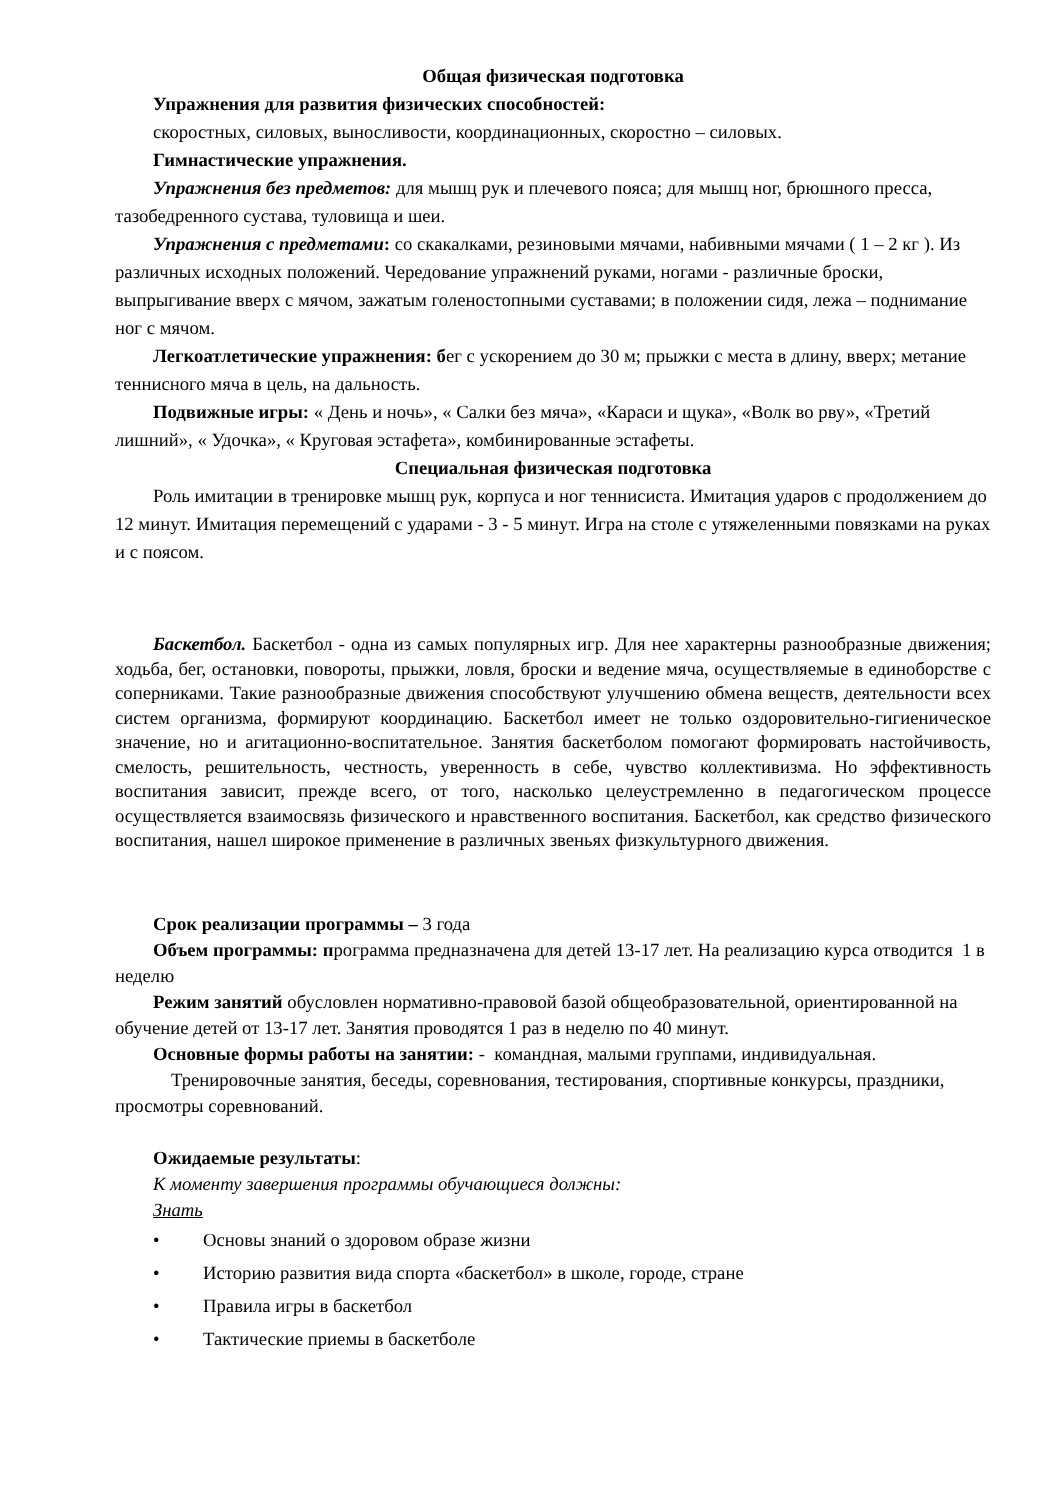Общая физическая подготовка
Упражнения для развития физических способностей:
скоростных, силовых, выносливости, координационных, скоростно – силовых.
Гимнастические упражнения.
Упражнения без предметов: для мышц рук и плечевого пояса; для мышц ног, брюшного пресса, тазобедренного сустава, туловища и шеи.
Упражнения с предметами: со скакалками, резиновыми мячами, набивными мячами ( 1 – 2 кг ). Из различных исходных положений. Чередование упражнений руками, ногами - различные броски, выпрыгивание вверх с мячом, зажатым голеностопными суставами; в положении сидя, лежа – поднимание ног с мячом.
Легкоатлетические упражнения: бег с ускорением до 30 м; прыжки с места в длину, вверх; метание теннисного мяча в цель, на дальность.
Подвижные игры: « День и ночь», « Салки без мяча», «Караси и щука», «Волк во рву», «Третий лишний», « Удочка», « Круговая эстафета», комбинированные эстафеты.
Специальная физическая подготовка
Роль имитации в тренировке мышц рук, корпуса и ног теннисиста. Имитация ударов с продолжением до 12 минут. Имитация перемещений с ударами - 3 - 5 минут. Игра на столе с утяжеленными повязками на руках и с поясом.
Баскетбол. Баскетбол - одна из самых популярных игр. Для нее характерны разнообразные движения; ходьба, бег, остановки, повороты, прыжки, ловля, броски и ведение мяча, осуществляемые в единоборстве с соперниками. Такие разнообразные движения способствуют улучшению обмена веществ, деятельности всех систем организма, формируют координацию. Баскетбол имеет не только оздоровительно-гигиеническое значение, но и агитационно-воспитательное. Занятия баскетболом помогают формировать настойчивость, смелость, решительность, честность, уверенность в себе, чувство коллективизма. Но эффективность воспитания зависит, прежде всего, от того, насколько целеустремленно в педагогическом процессе осуществляется взаимосвязь физического и нравственного воспитания. Баскетбол, как средство физического воспитания, нашел широкое применение в различных звеньях физкультурного движения.
Срок реализации программы – 3 года
Объем программы: программа предназначена для детей 13-17 лет. На реализацию курса отводится 1 в неделю
Режим занятий обусловлен нормативно-правовой базой общеобразовательной, ориентированной на обучение детей от 13-17 лет. Занятия проводятся 1 раз в неделю по 40 минут.
Основные формы работы на занятии: - командная, малыми группами, индивидуальная.
Тренировочные занятия, беседы, соревнования, тестирования, спортивные конкурсы, праздники, просмотры соревнований.
Ожидаемые результаты:
К моменту завершения программы обучающиеся должны:
Знать
• Основы знаний о здоровом образе жизни
• Историю развития вида спорта «баскетбол» в школе, городе, стране
• Правила игры в баскетбол
• Тактические приемы в баскетболе